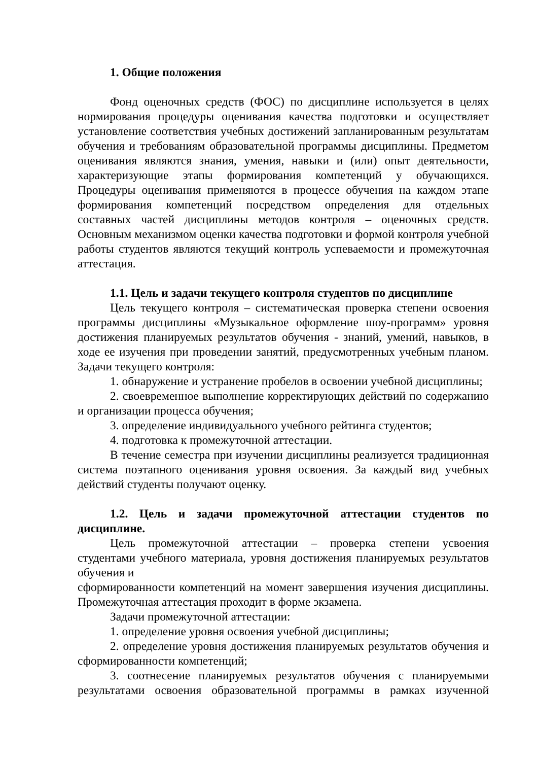1. Общие положения
Фонд оценочных средств (ФОС) по дисциплине используется в целях нормирования процедуры оценивания качества подготовки и осуществляет установление соответствия учебных достижений запланированным результатам обучения и требованиям образовательной программы дисциплины. Предметом оценивания являются знания, умения, навыки и (или) опыт деятельности, характеризующие этапы формирования компетенций у обучающихся. Процедуры оценивания применяются в процессе обучения на каждом этапе формирования компетенций посредством определения для отдельных составных частей дисциплины методов контроля – оценочных средств. Основным механизмом оценки качества подготовки и формой контроля учебной работы студентов являются текущий контроль успеваемости и промежуточная аттестация.
1.1. Цель и задачи текущего контроля студентов по дисциплине
Цель текущего контроля – систематическая проверка степени освоения программы дисциплины «Музыкальное оформление шоу-программ» уровня достижения планируемых результатов обучения - знаний, умений, навыков, в ходе ее изучения при проведении занятий, предусмотренных учебным планом. Задачи текущего контроля:
1. обнаружение и устранение пробелов в освоении учебной дисциплины;
2. своевременное выполнение корректирующих действий по содержанию и организации процесса обучения;
3. определение индивидуального учебного рейтинга студентов;
4. подготовка к промежуточной аттестации.
В течение семестра при изучении дисциплины реализуется традиционная система поэтапного оценивания уровня освоения. За каждый вид учебных действий студенты получают оценку.
1.2. Цель и задачи промежуточной аттестации студентов по дисциплине.
Цель промежуточной аттестации – проверка степени усвоения студентами учебного материала, уровня достижения планируемых результатов обучения и
сформированности компетенций на момент завершения изучения дисциплины. Промежуточная аттестация проходит в форме экзамена.
Задачи промежуточной аттестации:
1. определение уровня освоения учебной дисциплины;
2. определение уровня достижения планируемых результатов обучения и сформированности компетенций;
3. соотнесение планируемых результатов обучения с планируемыми результатами освоения образовательной программы в рамках изученной